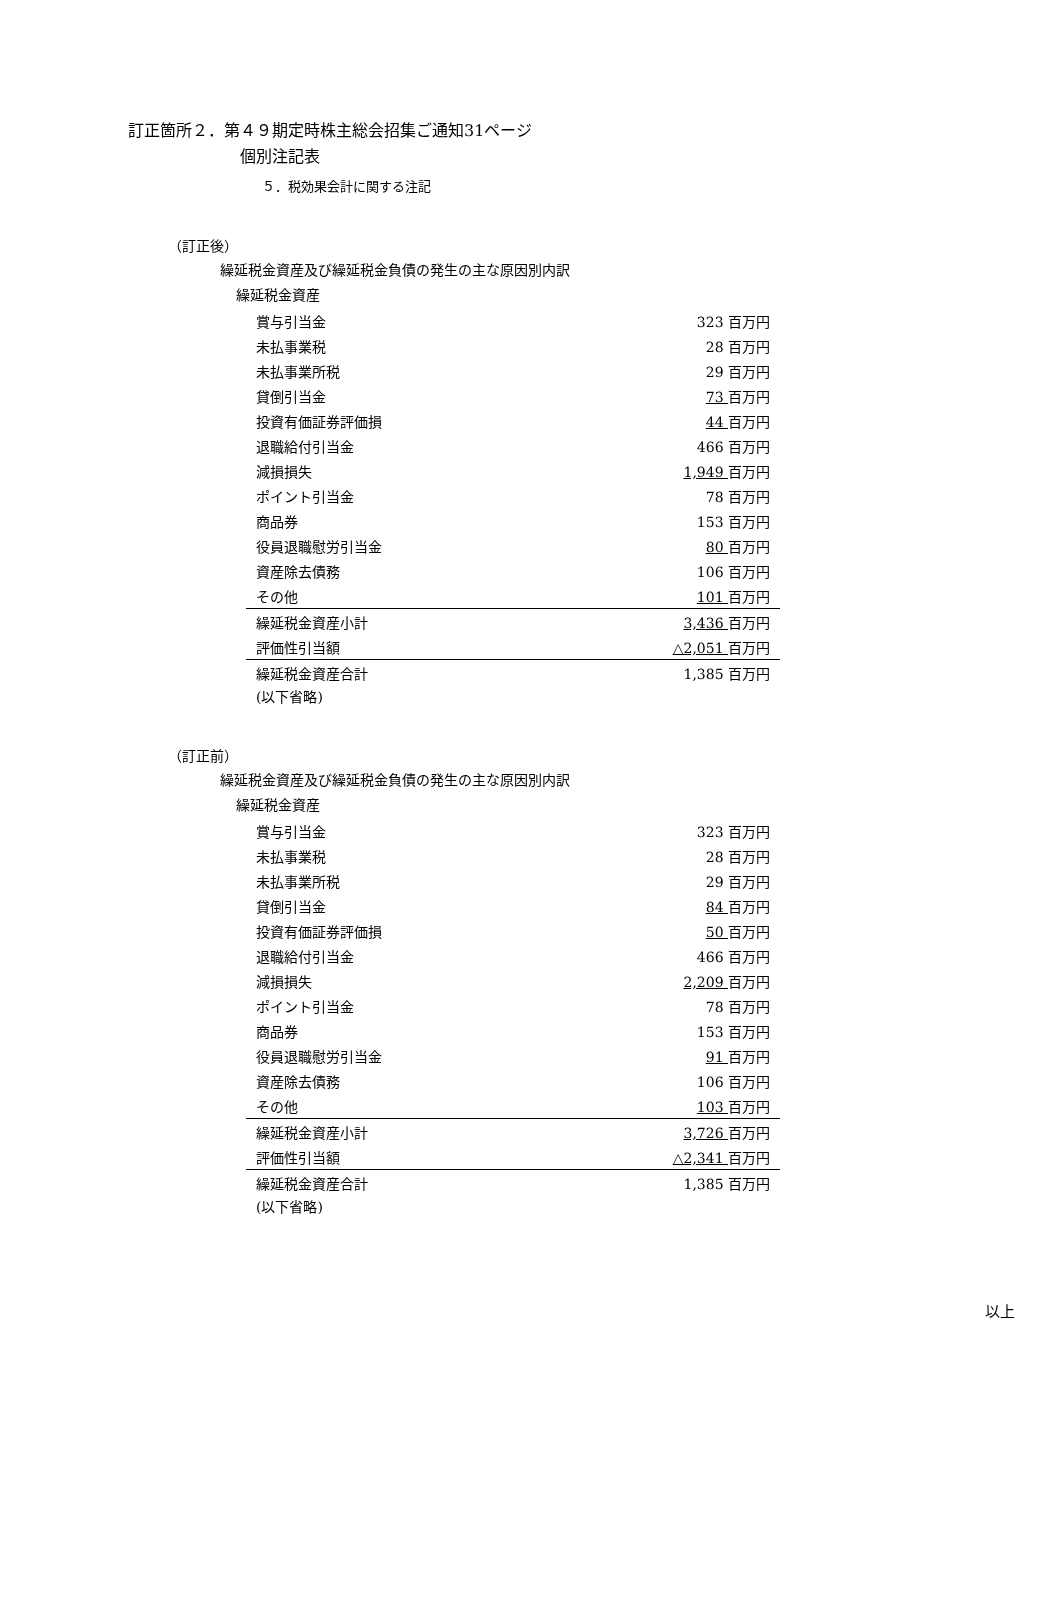訂正箇所２．第４９期定時株主総会招集ご通知31ページ
個別注記表
５．税効果会計に関する注記
（訂正後）
繰延税金資産及び繰延税金負債の発生の主な原因別内訳
繰延税金資産
| 賞与引当金 | 323 百万円 |
| 未払事業税 | 28 百万円 |
| 未払事業所税 | 29 百万円 |
| 貸倒引当金 | 73 百万円 |
| 投資有価証券評価損 | 44 百万円 |
| 退職給付引当金 | 466 百万円 |
| 減損損失 | 1,949 百万円 |
| ポイント引当金 | 78 百万円 |
| 商品券 | 153 百万円 |
| 役員退職慰労引当金 | 80 百万円 |
| 資産除去債務 | 106 百万円 |
| その他 | 101 百万円 |
| 繰延税金資産小計 | 3,436 百万円 |
| 評価性引当額 | △2,051 百万円 |
| 繰延税金資産合計 | 1,385 百万円 |
(以下省略)
（訂正前）
繰延税金資産及び繰延税金負債の発生の主な原因別内訳
繰延税金資産
| 賞与引当金 | 323 百万円 |
| 未払事業税 | 28 百万円 |
| 未払事業所税 | 29 百万円 |
| 貸倒引当金 | 84 百万円 |
| 投資有価証券評価損 | 50 百万円 |
| 退職給付引当金 | 466 百万円 |
| 減損損失 | 2,209 百万円 |
| ポイント引当金 | 78 百万円 |
| 商品券 | 153 百万円 |
| 役員退職慰労引当金 | 91 百万円 |
| 資産除去債務 | 106 百万円 |
| その他 | 103 百万円 |
| 繰延税金資産小計 | 3,726 百万円 |
| 評価性引当額 | △2,341 百万円 |
| 繰延税金資産合計 | 1,385 百万円 |
(以下省略)
以上